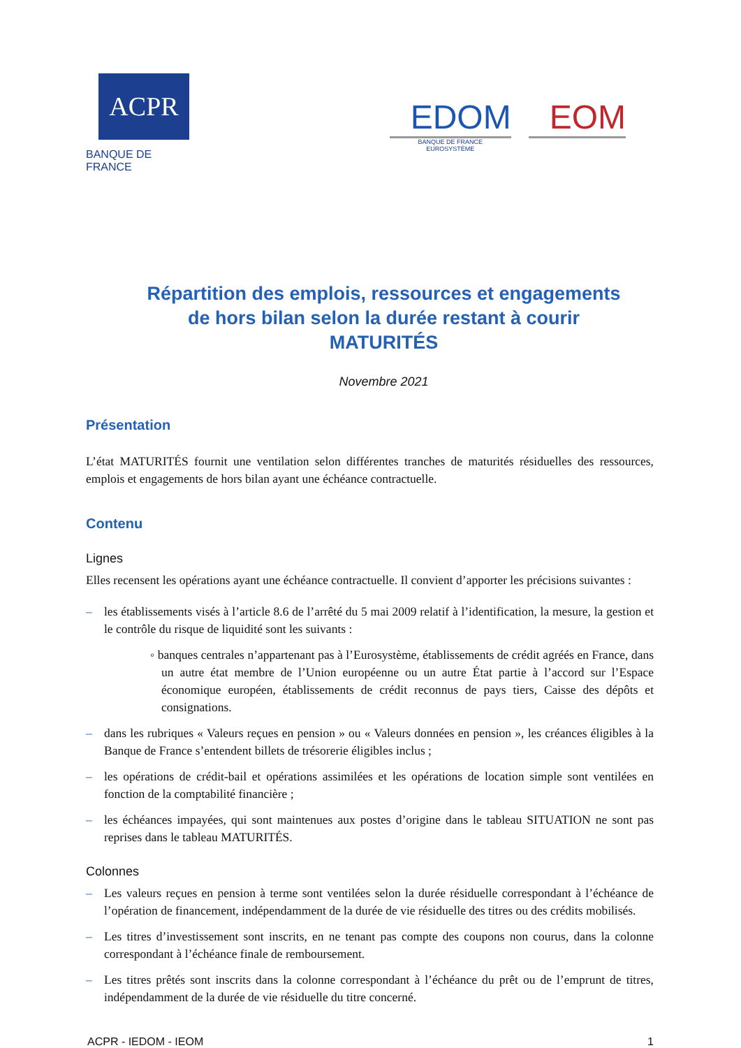ACPR
BANQUE DE FRANCE
EDOM
BANQUE DE FRANCE
EUROSYSTÈME
EOM
Répartition des emplois, ressources et engagements
de hors bilan selon la durée restant à courir
MATURITÉS
Novembre 2021
Présentation
L’état MATURITÉS fournit une ventilation selon différentes tranches de maturités résiduelles des ressources, emplois et engagements de hors bilan ayant une échéance contractuelle.
Contenu
Lignes
Elles recensent les opérations ayant une échéance contractuelle. Il convient d’apporter les précisions suivantes :
– les établissements visés à l’article 8.6 de l’arrêté du 5 mai 2009 relatif à l’identification, la mesure, la gestion et le contrôle du risque de liquidité sont les suivants :
◦ banques centrales n’appartenant pas à l’Eurosystème, établissements de crédit agréés en France, dans un autre état membre de l’Union européenne ou un autre État partie à l’accord sur l’Espace économique européen, établissements de crédit reconnus de pays tiers, Caisse des dépôts et consignations.
– dans les rubriques « Valeurs reçues en pension » ou « Valeurs données en pension », les créances éligibles à la Banque de France s’entendent billets de trésorerie éligibles inclus ;
– les opérations de crédit-bail et opérations assimilées et les opérations de location simple sont ventilées en fonction de la comptabilité financière ;
– les échéances impayées, qui sont maintenues aux postes d’origine dans le tableau SITUATION ne sont pas reprises dans le tableau MATURITÉS.
Colonnes
– Les valeurs reçues en pension à terme sont ventilées selon la durée résiduelle correspondant à l’échéance de l’opération de financement, indépendamment de la durée de vie résiduelle des titres ou des crédits mobilisés.
– Les titres d’investissement sont inscrits, en ne tenant pas compte des coupons non courus, dans la colonne correspondant à l’échéance finale de remboursement.
– Les titres prêtés sont inscrits dans la colonne correspondant à l’échéance du prêt ou de l’emprunt de titres, indépendamment de la durée de vie résiduelle du titre concerné.
ACPR - IEDOM - IEOM 1